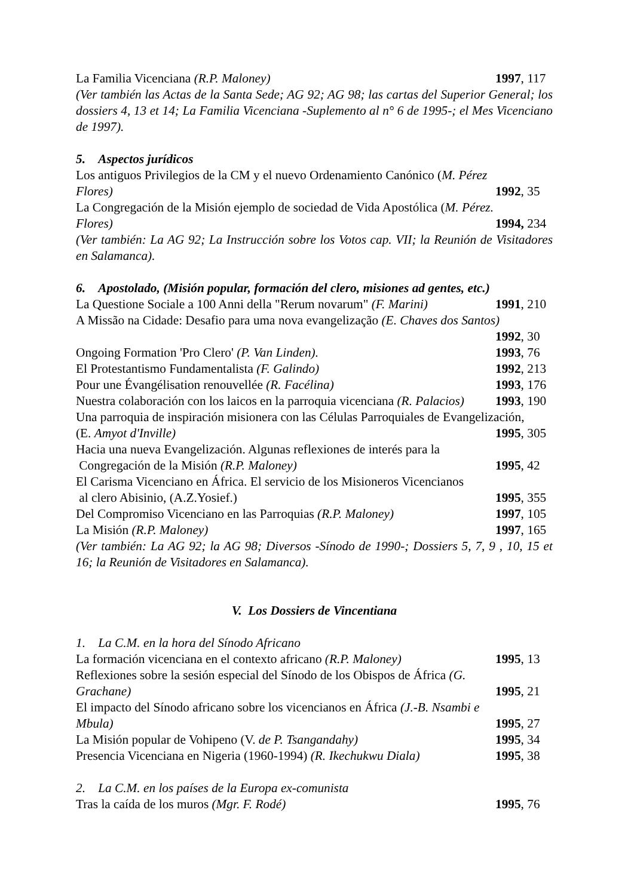La Familia Vicenciana (R.P. Maloney) 1997, 117
(Ver también las Actas de la Santa Sede; AG 92; AG 98; las cartas del Superior General; los dossiers 4, 13 et 14; La Familia Vicenciana -Suplemento al n° 6 de 1995-; el Mes Vicenciano de 1997).
5. Aspectos jurídicos
Los antiguos Privilegios de la CM y el nuevo Ordenamiento Canónico (M. Pérez
Flores) 1992, 35
La Congregación de la Misión ejemplo de sociedad de Vida Apostólica (M. Pérez.
Flores) 1994, 234
(Ver también: La AG 92; La Instrucción sobre los Votos cap. VII; la Reunión de Visitadores en Salamanca).
6. Apostolado, (Misión popular, formación del clero, misiones ad gentes, etc.)
La Questione Sociale a 100 Anni della "Rerum novarum" (F. Marini) 1991, 210
A Missão na Cidade: Desafio para uma nova evangelização (E. Chaves dos Santos)
1992, 30
Ongoing Formation 'Pro Clero' (P. Van Linden). 1993, 76
El Protestantismo Fundamentalista (F. Galindo) 1992, 213
Pour une Évangélisation renouvellée (R. Facélina) 1993, 176
Nuestra colaboración con los laicos en la parroquia vicenciana (R. Palacios) 1993, 190
Una parroquia de inspiración misionera con las Células Parroquiales de Evangelización,
(E. Amyot d'Inville) 1995, 305
Hacia una nueva Evangelización. Algunas reflexiones de interés para la
Congregación de la Misión (R.P. Maloney) 1995, 42
El Carisma Vicenciano en África. El servicio de los Misioneros Vicencianos
al clero Abisinio, (A.Z.Yosief.) 1995, 355
Del Compromiso Vicenciano en las Parroquias (R.P. Maloney) 1997, 105
La Misión (R.P. Maloney) 1997, 165
(Ver también: La AG 92; la AG 98; Diversos -Sínodo de 1990-; Dossiers 5, 7, 9 , 10, 15 et 16; la Reunión de Visitadores en Salamanca).
V. Los Dossiers de Vincentiana
1. La C.M. en la hora del Sínodo Africano
La formación vicenciana en el contexto africano (R.P. Maloney) 1995, 13
Reflexiones sobre la sesión especial del Sínodo de los Obispos de África (G.
Grachane) 1995, 21
El impacto del Sínodo africano sobre los vicencianos en África (J.-B. Nsambi e
Mbula) 1995, 27
La Misión popular de Vohipeno (V. de P. Tsangandahy) 1995, 34
Presencia Vicenciana en Nigeria (1960-1994) (R. Ikechukwu Diala) 1995, 38
2. La C.M. en los países de la Europa ex-comunista
Tras la caída de los muros (Mgr. F. Rodé) 1995, 76